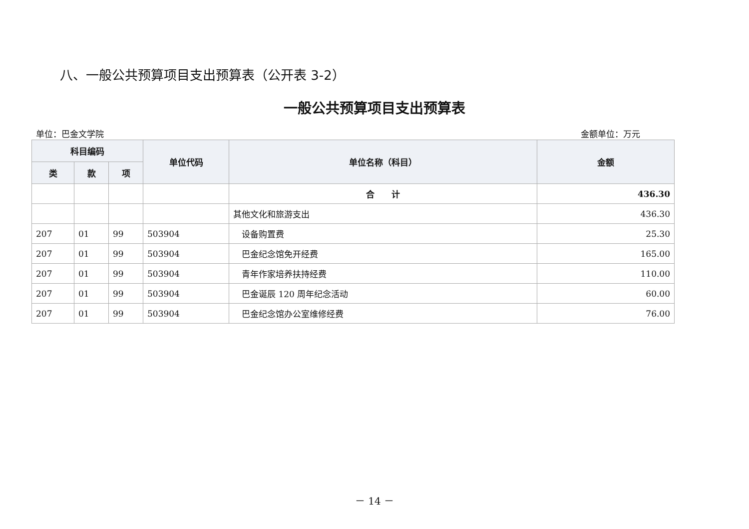八、一般公共预算项目支出预算表（公开表 3-2）
一般公共预算项目支出预算表
单位：巴金文学院 金额单位：万元
| 科目编码 | | | 单位代码 | 单位名称（科目） | 金额 |
| --- | --- | --- | --- | --- | --- |
| 类 | 款 | 项 | | | |
| | | | | 合 计 | 436.30 |
| | | | | 其他文化和旅游支出 | 436.30 |
| 207 | 01 | 99 | 503904 | 设备购置费 | 25.30 |
| 207 | 01 | 99 | 503904 | 巴金纪念馆免开经费 | 165.00 |
| 207 | 01 | 99 | 503904 | 青年作家培养扶持经费 | 110.00 |
| 207 | 01 | 99 | 503904 | 巴金诞辰 120 周年纪念活动 | 60.00 |
| 207 | 01 | 99 | 503904 | 巴金纪念馆办公室维修经费 | 76.00 |
－ 14 －